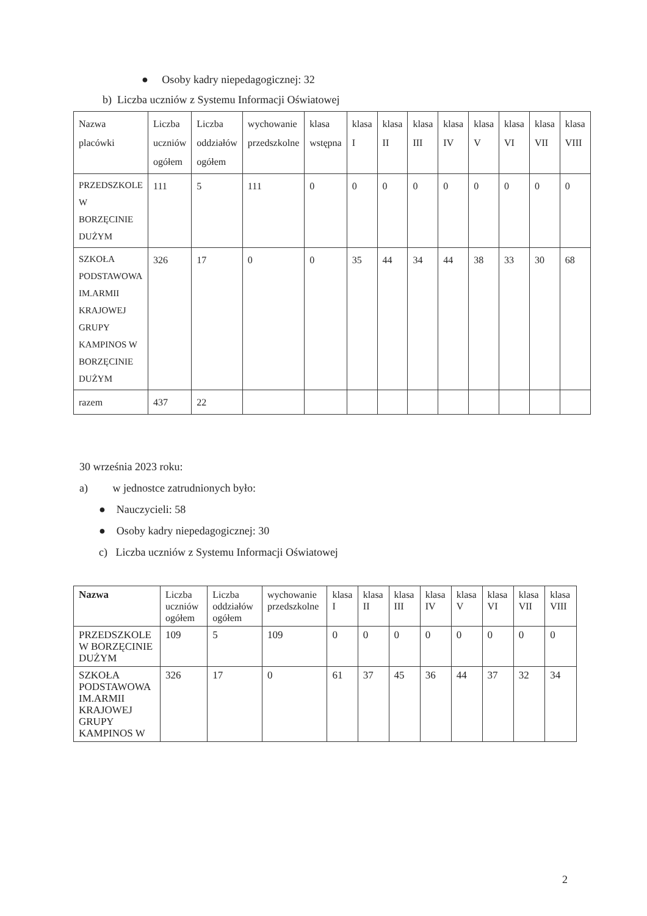● Osoby kadry niepedagogicznej: 32
b) Liczba uczniów z Systemu Informacji Oświatowej
| Nazwa placówki | Liczba uczniów ogółem | Liczba oddziałów ogółem | wychowanie przedszkolne | klasa wstępna | klasa I | klasa II | klasa III | klasa IV | klasa V | klasa VI | klasa VII | klasa VIII |
| --- | --- | --- | --- | --- | --- | --- | --- | --- | --- | --- | --- | --- |
| PRZEDSZKOLE W BORZĘCINIE DUŻYM | 111 | 5 | 111 | 0 | 0 | 0 | 0 | 0 | 0 | 0 | 0 | 0 |
| SZKOŁA PODSTAWOWA IM.ARMII KRAJOWEJ GRUPY KAMPINOS W BORZĘCINIE DUŻYM | 326 | 17 | 0 | 0 | 35 | 44 | 34 | 44 | 38 | 33 | 30 | 68 |
| razem | 437 | 22 | | | | | | | | | | |
30 września 2023 roku:
a) w jednostce zatrudnionych było:
● Nauczycieli: 58
● Osoby kadry niepedagogicznej: 30
c) Liczba uczniów z Systemu Informacji Oświatowej
| Nazwa | Liczba uczniów ogółem | Liczba oddziałów ogółem | wychowanie przedszkolne | klasa I | klasa II | klasa III | klasa IV | klasa V | klasa VI | klasa VII | klasa VIII |
| --- | --- | --- | --- | --- | --- | --- | --- | --- | --- | --- | --- |
| PRZEDSZKOLE W BORZĘCINIE DUŻYM | 109 | 5 | 109 | 0 | 0 | 0 | 0 | 0 | 0 | 0 | 0 |
| SZKOŁA PODSTAWOWA IM.ARMII KRAJOWEJ GRUPY KAMPINOS W | 326 | 17 | 0 | 61 | 37 | 45 | 36 | 44 | 37 | 32 | 34 |
2